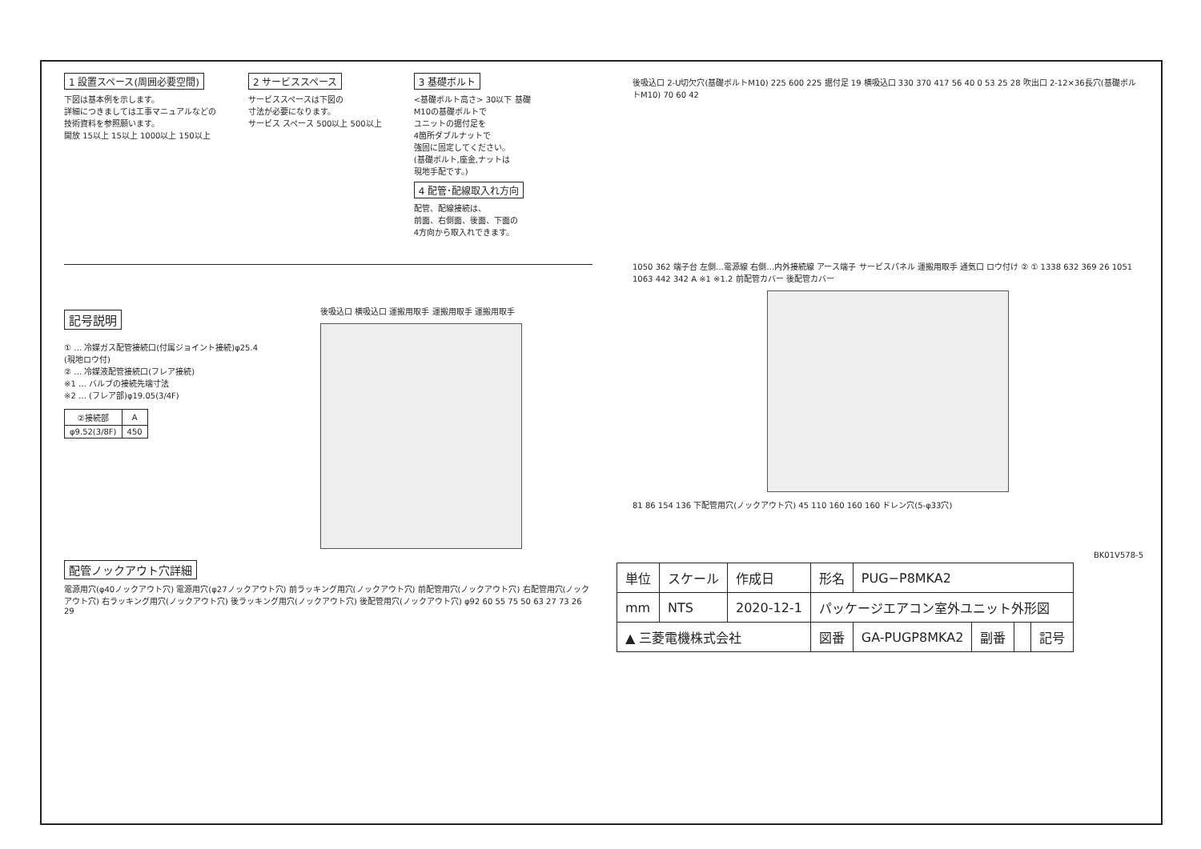1 設置スペース(周囲必要空間)
下図は基本例を示します。
詳細につきましては工事マニュアルなどの
技術資料を参照願います。
開放 15以上 15以上 1000以上 150以上
2 サービススペース
サービススペースは下図の
寸法が必要になります。
サービス スペース 500以上 500以上
3 基礎ボルト
<基礎ボルト高さ> 30以下 基礎
M10の基礎ボルトで
ユニットの据付足を
4箇所ダブルナットで
強固に固定してください。
(基礎ボルト,座金,ナットは
現地手配です。)
4 配管･配線取入れ方向
配管、配線接続は、
前面、右側面、後面、下面の
4方向から取入れできます。
記号説明
① … 冷媒ガス配管接続口(付属ジョイント接続)φ25.4
(現地ロウ付)
② … 冷媒液配管接続口(フレア接続)
※1 … バルブの接続先端寸法
※2 … (フレア部)φ19.05(3/4F)
| ②接続部 | A |
| --- | --- |
| φ9.52(3/8F) | 450 |
後吸込口 横吸込口 運搬用取手 運搬用取手 運搬用取手
配管ノックアウト穴詳細
電源用穴(φ40ノックアウト穴) 電源用穴(φ27ノックアウト穴) 前ラッキング用穴(ノックアウト穴) 前配管用穴(ノックアウト穴) 右配管用穴(ノックアウト穴) 右ラッキング用穴(ノックアウト穴) 後ラッキング用穴(ノックアウト穴) 後配管用穴(ノックアウト穴) φ92 60 55 75 50 63 27 73 26 29
後吸込口 2-U切欠穴(基礎ボルトM10) 225 600 225 据付足 19 横吸込口 330 370 417 56 40 0 53 25 28 吹出口 2-12×36長穴(基礎ボルトM10) 70 60 42
1050 362 端子台 左側…電源線 右側…内外接続線 アース端子 サービスパネル 運搬用取手 通気口 ロウ付け ② ① 1338 632 369 26 1051 1063 442 342 A ※1 ※1.2 前配管カバー 後配管カバー
81 86 154 136 下配管用穴(ノックアウト穴) 45 110 160 160 160 ドレン穴(5-φ33穴)
BK01V578-5
| 単位 | スケール | 作成日 | 形名 | PUG−P8MKA2 | | | |
| mm | NTS | 2020-12-1 | パッケージエアコン室外ユニット外形図 | | | | |
| ▲ 三菱電機株式会社 | | | 図番 | GA-PUGP8MKA2 | 副番 | | 記号 |